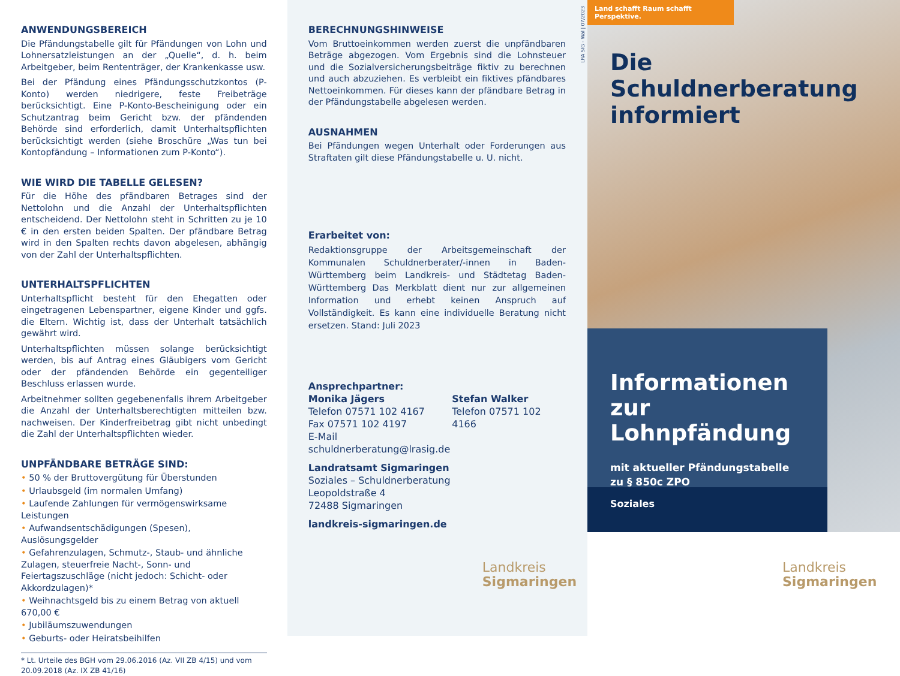ANWENDUNGSBEREICH
Die Pfändungstabelle gilt für Pfändungen von Lohn und Lohnersatzleistungen an der „Quelle“, d. h. beim Arbeitgeber, beim Rententräger, der Krankenkasse usw.
Bei der Pfändung eines Pfändungsschutzkontos (P-Konto) werden niedrigere, feste Freibeträge berücksichtigt. Eine P-Konto-Bescheinigung oder ein Schutzantrag beim Gericht bzw. der pfändenden Behörde sind erforderlich, damit Unterhaltspflichten berücksichtigt werden (siehe Broschüre „Was tun bei Kontopfändung – Informationen zum P-Konto“).
WIE WIRD DIE TABELLE GELESEN?
Für die Höhe des pfändbaren Betrages sind der Nettolohn und die Anzahl der Unterhaltspflichten entscheidend. Der Nettolohn steht in Schritten zu je 10 € in den ersten beiden Spalten. Der pfändbare Betrag wird in den Spalten rechts davon abgelesen, abhängig von der Zahl der Unterhaltspflichten.
UNTERHALTSPFLICHTEN
Unterhaltspflicht besteht für den Ehegatten oder eingetragenen Lebenspartner, eigene Kinder und ggfs. die Eltern. Wichtig ist, dass der Unterhalt tatsächlich gewährt wird.
Unterhaltspflichten müssen solange berücksichtigt werden, bis auf Antrag eines Gläubigers vom Gericht oder der pfändenden Behörde ein gegenteiliger Beschluss erlassen wurde.
Arbeitnehmer sollten gegebenenfalls ihrem Arbeitgeber die Anzahl der Unterhaltsberechtigten mitteilen bzw. nachweisen. Der Kinderfreibetrag gibt nicht unbedingt die Zahl der Unterhaltspflichten wieder.
UNPFÄNDBARE BETRÄGE SIND:
• 50 % der Bruttovergütung für Überstunden
• Urlaubsgeld (im normalen Umfang)
• Laufende Zahlungen für vermögenswirksame Leistungen
• Aufwandsentschädigungen (Spesen), Auslösungsgelder
• Gefahrenzulagen, Schmutz-, Staub- und ähnliche Zulagen, steuerfreie Nacht-, Sonn- und Feiertagszuschläge (nicht jedoch: Schicht- oder Akkordzulagen)*
• Weihnachtsgeld bis zu einem Betrag von aktuell 670,00 €
• Jubiläumszuwendungen
• Geburts- oder Heiratsbeihilfen
* Lt. Urteile des BGH vom 29.06.2016 (Az. VII ZB 4/15) und vom 20.09.2018 (Az. IX ZB 41/16)
LRA SIG - Wal | 07/2023
BERECHNUNGSHINWEISE
Vom Bruttoeinkommen werden zuerst die unpfändbaren Beträge abgezogen. Vom Ergebnis sind die Lohnsteuer und die Sozialversicherungsbeiträge fiktiv zu berechnen und auch abzuziehen. Es verbleibt ein fiktives pfändbares Nettoeinkommen. Für dieses kann der pfändbare Betrag in der Pfändungstabelle abgelesen werden.
AUSNAHMEN
Bei Pfändungen wegen Unterhalt oder Forderungen aus Straftaten gilt diese Pfändungstabelle u. U. nicht.
Erarbeitet von:
Redaktionsgruppe der Arbeitsgemeinschaft der Kommunalen Schuldnerberater/-innen in Baden-Württemberg beim Landkreis- und Städtetag Baden-Württemberg Das Merkblatt dient nur zur allgemeinen Information und erhebt keinen Anspruch auf Vollständigkeit. Es kann eine individuelle Beratung nicht ersetzen. Stand: Juli 2023
Ansprechpartner:
Monika Jägers
Telefon 07571 102 4167
Fax 07571 102 4197
E-Mail schuldnerberatung@lrasig.de
Stefan Walker
Telefon 07571 102 4166
Landratsamt Sigmaringen
Soziales – Schuldnerberatung
Leopoldstraße 4
72488 Sigmaringen
landkreis-sigmaringen.de
Landkreis
Sigmaringen
Land schafft Raum schafft Perspektive.
Die Schuldnerberatung informiert
Informationen zur Lohnpfändung
mit aktueller Pfändungstabelle
zu § 850c ZPO
Soziales
Landkreis
Sigmaringen